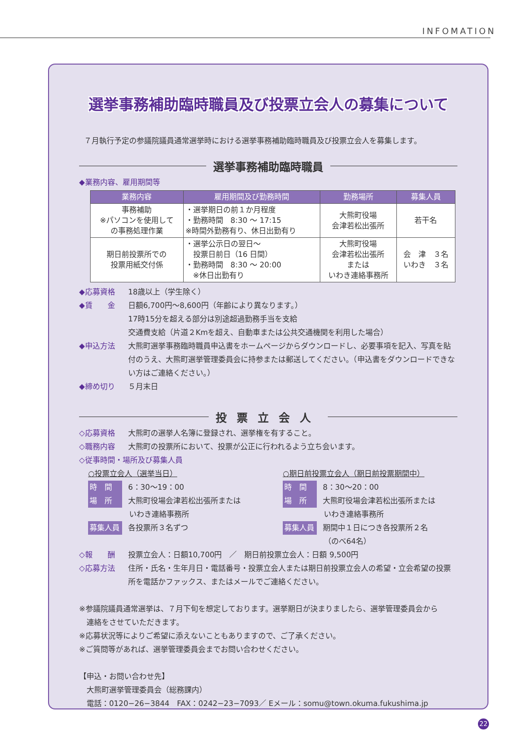INFOMATION
選挙事務補助臨時職員及び投票立会人の募集について
７月執行予定の参議院議員通常選挙時における選挙事務補助臨時職員及び投票立会人を募集します。
選挙事務補助臨時職員
◆業務内容、雇用期間等
| 業務内容 | 雇用期間及び勤務時間 | 勤務場所 | 募集人員 |
| --- | --- | --- | --- |
| 事務補助 ※パソコンを使用して の事務処理作業 | ・選挙期日の前１か月程度 ・勤務時間 8:30 ～ 17:15 ※時間外勤務有り、休日出勤有り | 大熊町役場 会津若松出張所 | 若干名 |
| 期日前投票所での 投票用紙交付係 | ・選挙公示日の翌日～ 投票日前日（16 日間） ・勤務時間 8:30 ～ 20:00 ※休日出勤有り | 大熊町役場 会津若松出張所 または いわき連絡事務所 | 会 津 ３名 いわき ３名 |
◆応募資格 18歳以上（学生除く）
◆賃　　金 日額6,700円～8,600円（年齢により異なります。）
17時15分を超える部分は別途超過勤務手当を支給
交通費支給（片道２Kmを超え、自動車または公共交通機関を利用した場合）
◆申込方法 大熊町選挙事務臨時職員申込書をホームページからダウンロードし、必要事項を記入、写真を貼付のうえ、大熊町選挙管理委員会に持参または郵送してください。（申込書をダウンロードできない方はご連絡ください。）
◆締め切り ５月末日
投票立会人
◇応募資格 大熊町の選挙人名簿に登録され、選挙権を有すること。
◇職務内容 大熊町の投票所において、投票が公正に行われるよう立ち会います。
◇従事時間・場所及び募集人員
○投票立会人（選挙当日）
時　間 6：30～19：00
場　所 大熊町役場会津若松出張所または
いわき連絡事務所
募集人員 各投票所３名ずつ
○期日前投票立会人（期日前投票期間中）
時　間 8：30～20：00
場　所 大熊町役場会津若松出張所または
いわき連絡事務所
募集人員 期間中１日につき各投票所２名
（のべ64名）
◇報　　酬 投票立会人：日額10,700円　／　期日前投票立会人：日額 9,500円
◇応募方法 住所・氏名・生年月日・電話番号・投票立会人または期日前投票立会人の希望・立会希望の投票所を電話かファックス、またはメールでご連絡ください。
※参議院議員通常選挙は、７月下旬を想定しております。選挙期日が決まりましたら、選挙管理委員会から
　連絡をさせていただきます。
※応募状況等によりご希望に添えないこともありますので、ご了承ください。
※ご質問等があれば、選挙管理委員会までお問い合わせください。
【申込・お問い合わせ先】
　大熊町選挙管理委員会（総務課内）
　電話：0120−26−3844　FAX：0242−23−7093／ Eメール：somu@town.okuma.fukushima.jp
22